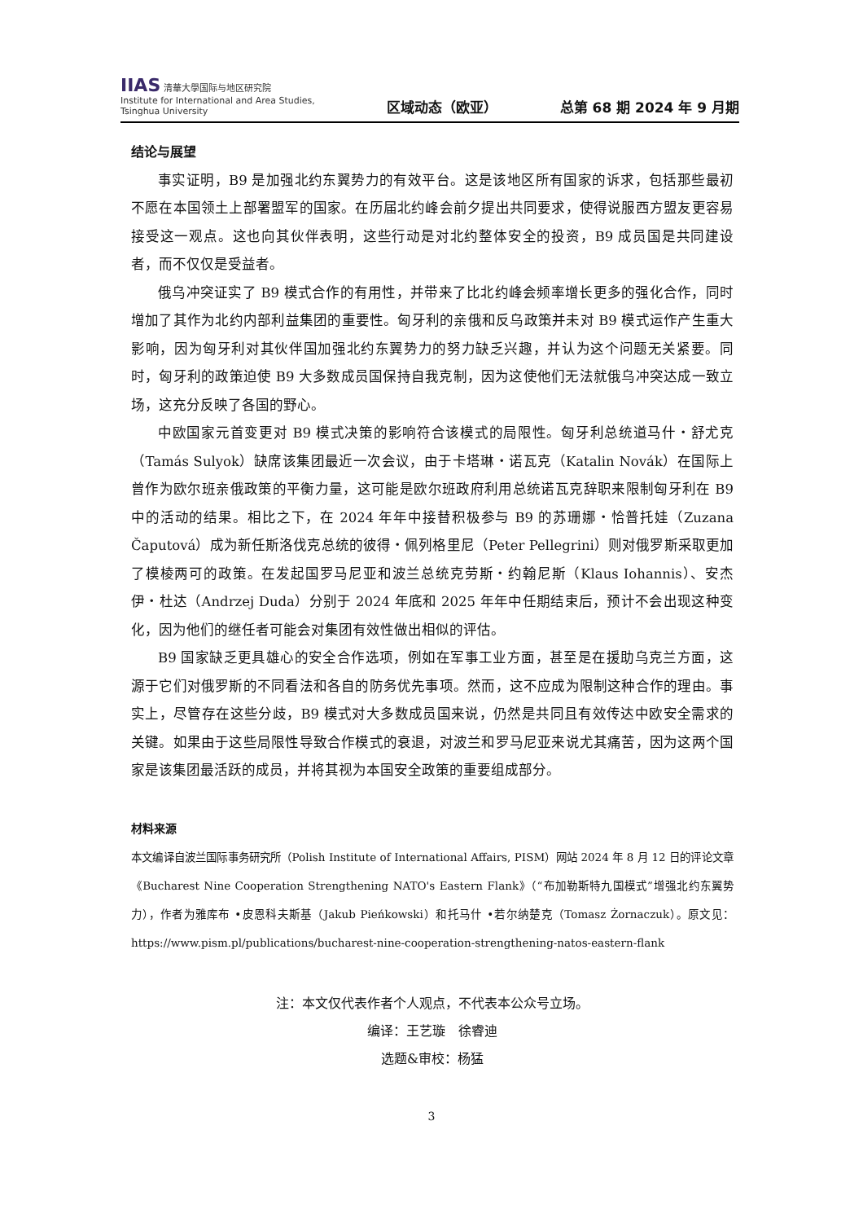IIAS 清華大學国际与地区研究院
Institute for International and Area Studies, Tsinghua University
区域动态（欧亚）
总第 68 期 2024 年 9 月期
结论与展望
事实证明，B9 是加强北约东翼势力的有效平台。这是该地区所有国家的诉求，包括那些最初不愿在本国领土上部署盟军的国家。在历届北约峰会前夕提出共同要求，使得说服西方盟友更容易接受这一观点。这也向其伙伴表明，这些行动是对北约整体安全的投资，B9 成员国是共同建设者，而不仅仅是受益者。
俄乌冲突证实了 B9 模式合作的有用性，并带来了比北约峰会频率增长更多的强化合作，同时增加了其作为北约内部利益集团的重要性。匈牙利的亲俄和反乌政策并未对 B9 模式运作产生重大影响，因为匈牙利对其伙伴国加强北约东翼势力的努力缺乏兴趣，并认为这个问题无关紧要。同时，匈牙利的政策迫使 B9 大多数成员国保持自我克制，因为这使他们无法就俄乌冲突达成一致立场，这充分反映了各国的野心。
中欧国家元首变更对 B9 模式决策的影响符合该模式的局限性。匈牙利总统道马什・舒尤克（Tamás Sulyok）缺席该集团最近一次会议，由于卡塔琳・诺瓦克（Katalin Novák）在国际上曾作为欧尔班亲俄政策的平衡力量，这可能是欧尔班政府利用总统诺瓦克辞职来限制匈牙利在 B9 中的活动的结果。相比之下，在 2024 年年中接替积极参与 B9 的苏珊娜・恰普托娃（Zuzana Čaputová）成为新任斯洛伐克总统的彼得・佩列格里尼（Peter Pellegrini）则对俄罗斯采取更加了模棱两可的政策。在发起国罗马尼亚和波兰总统克劳斯・约翰尼斯（Klaus Iohannis）、安杰伊・杜达（Andrzej Duda）分别于 2024 年底和 2025 年年中任期结束后，预计不会出现这种变化，因为他们的继任者可能会对集团有效性做出相似的评估。
B9 国家缺乏更具雄心的安全合作选项，例如在军事工业方面，甚至是在援助乌克兰方面，这源于它们对俄罗斯的不同看法和各自的防务优先事项。然而，这不应成为限制这种合作的理由。事实上，尽管存在这些分歧，B9 模式对大多数成员国来说，仍然是共同且有效传达中欧安全需求的关键。如果由于这些局限性导致合作模式的衰退，对波兰和罗马尼亚来说尤其痛苦，因为这两个国家是该集团最活跃的成员，并将其视为本国安全政策的重要组成部分。
材料来源
本文编译自波兰国际事务研究所（Polish Institute of International Affairs, PISM）网站 2024 年 8 月 12 日的评论文章《Bucharest Nine Cooperation Strengthening NATO's Eastern Flank》（“布加勒斯特九国模式”增强北约东翼势力），作者为雅库布 •皮恩科夫斯基（Jakub Pieńkowski）和托马什 •若尔纳楚克（Tomasz Żornaczuk）。原文见：https://www.pism.pl/publications/bucharest-nine-cooperation-strengthening-natos-eastern-flank
注：本文仅代表作者个人观点，不代表本公众号立场。
编译：王艺璇　徐睿迪
选题&审校：杨猛
3